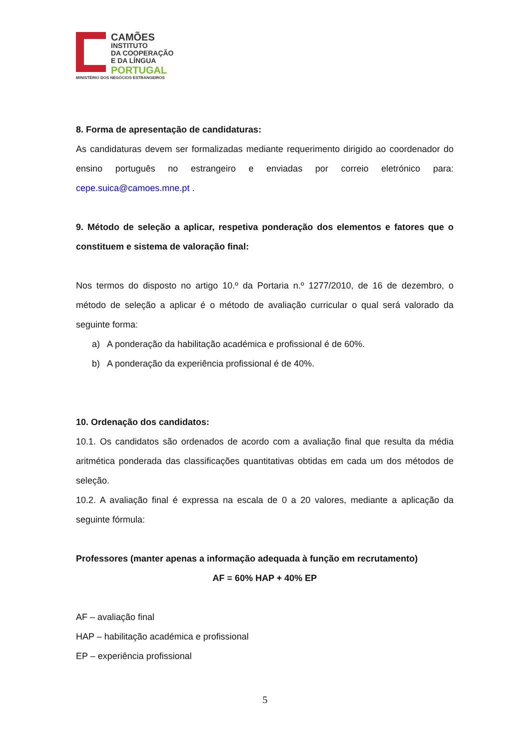CAMÕES
INSTITUTO
DA COOPERAÇÃO
E DA LÍNGUA
PORTUGAL
MINISTÉRIO DOS NEGÓCIOS ESTRANGEIROS
8. Forma de apresentação de candidaturas:
As candidaturas devem ser formalizadas mediante requerimento dirigido ao coordenador do ensino português no estrangeiro e enviadas por correio eletrónico para: cepe.suica@camoes.mne.pt .
9. Método de seleção a aplicar, respetiva ponderação dos elementos e fatores que o constituem e sistema de valoração final:
Nos termos do disposto no artigo 10.º da Portaria n.º 1277/2010, de 16 de dezembro, o método de seleção a aplicar é o método de avaliação curricular o qual será valorado da seguinte forma:
a) A ponderação da habilitação académica e profissional é de 60%.
b) A ponderação da experiência profissional é de 40%.
10. Ordenação dos candidatos:
10.1. Os candidatos são ordenados de acordo com a avaliação final que resulta da média aritmética ponderada das classificações quantitativas obtidas em cada um dos métodos de seleção.
10.2. A avaliação final é expressa na escala de 0 a 20 valores, mediante a aplicação da seguinte fórmula:
Professores (manter apenas a informação adequada à função em recrutamento)
AF = 60% HAP + 40% EP
AF – avaliação final
HAP – habilitação académica e profissional
EP – experiência profissional
5